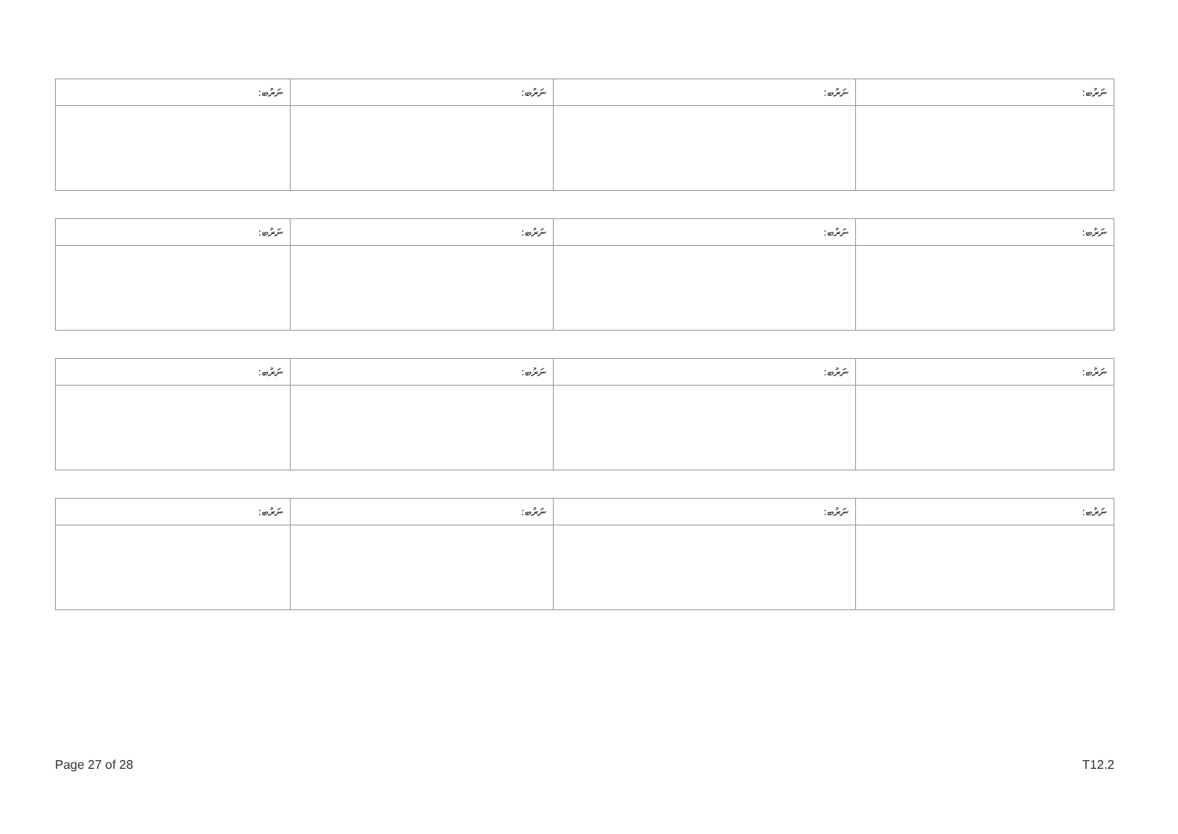| ނަރުބ: | ނަރުބ: | ނަރުބ: | ނަރުބ: |
| --- | --- | --- | --- |
| ނަރުބ: | ނަރުބ: | ނަރުބ: | ނަރުބ: |
| --- | --- | --- | --- |
| ނަރުބ: | ނަރުބ: | ނަރުބ: | ނަރުބ: |
| --- | --- | --- | --- |
| ނަރުބ: | ނަރުބ: | ނަރުބ: | ނަރުބ: |
| --- | --- | --- | --- |
Page 27 of 28 T12.2